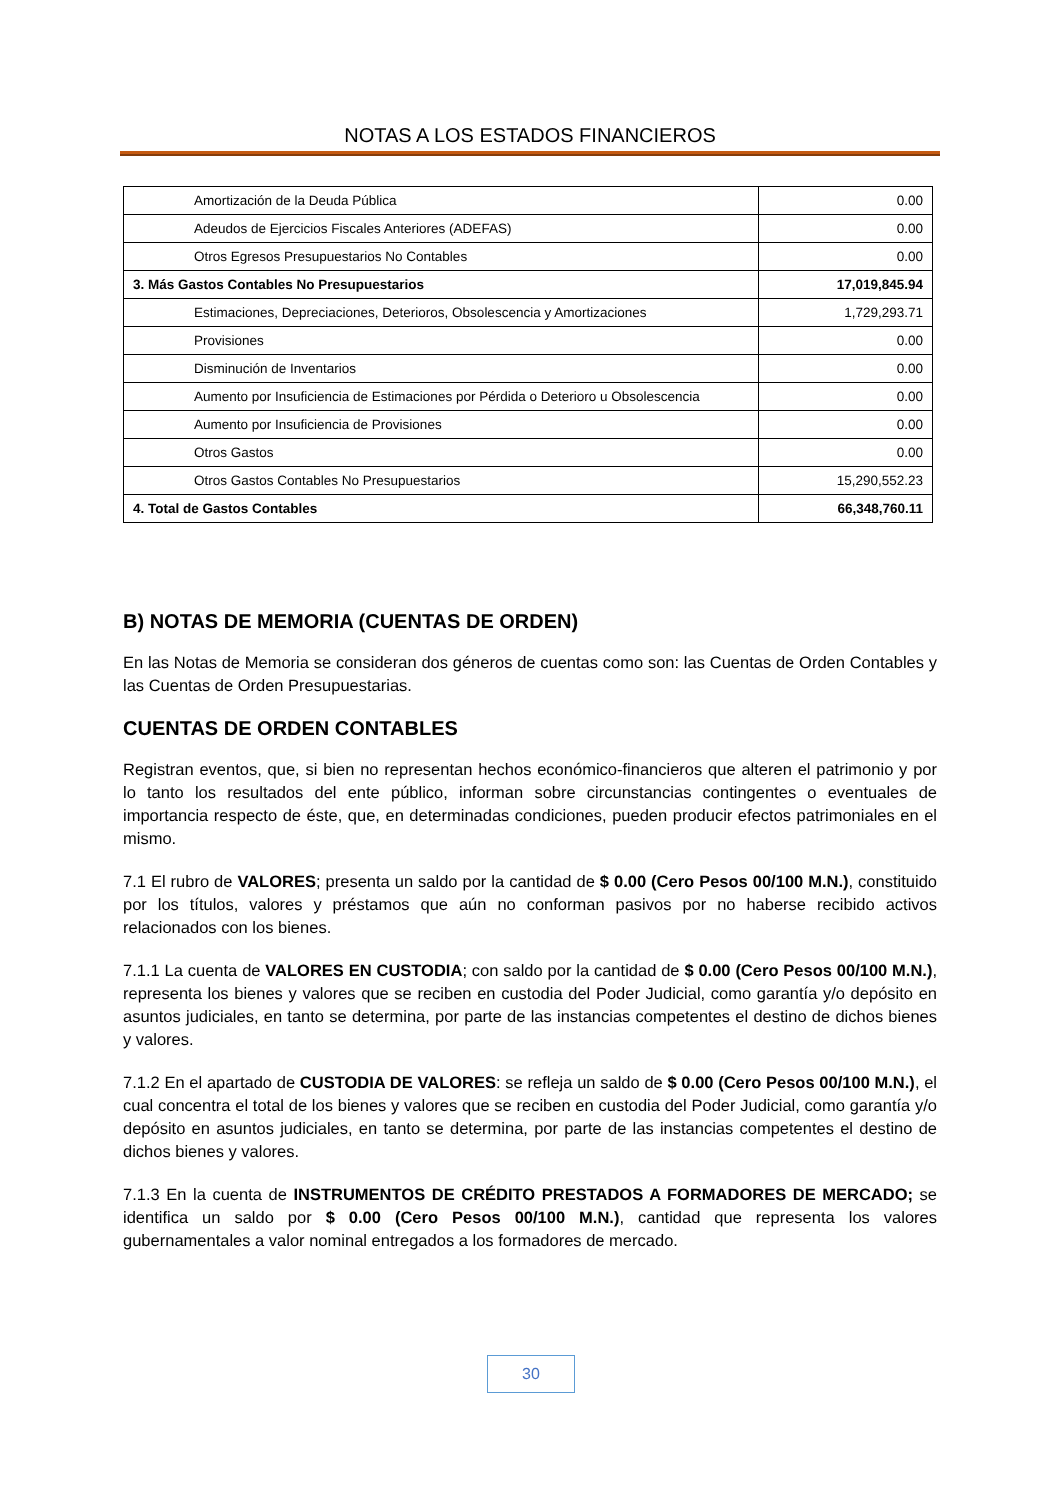NOTAS A LOS ESTADOS FINANCIEROS
| Amortización de la Deuda Pública | 0.00 |
| Adeudos de Ejercicios Fiscales Anteriores (ADEFAS) | 0.00 |
| Otros Egresos Presupuestarios No Contables | 0.00 |
| 3. Más Gastos Contables No Presupuestarios | 17,019,845.94 |
| Estimaciones, Depreciaciones, Deterioros, Obsolescencia y Amortizaciones | 1,729,293.71 |
| Provisiones | 0.00 |
| Disminución de Inventarios | 0.00 |
| Aumento por Insuficiencia de Estimaciones por Pérdida o Deterioro u Obsolescencia | 0.00 |
| Aumento por Insuficiencia de Provisiones | 0.00 |
| Otros Gastos | 0.00 |
| Otros Gastos Contables No Presupuestarios | 15,290,552.23 |
| 4. Total de Gastos Contables | 66,348,760.11 |
B) NOTAS DE MEMORIA (CUENTAS DE ORDEN)
En las Notas de Memoria se consideran dos géneros de cuentas como son: las Cuentas de Orden Contables y las Cuentas de Orden Presupuestarias.
CUENTAS DE ORDEN CONTABLES
Registran eventos, que, si bien no representan hechos económico-financieros que alteren el patrimonio y por lo tanto los resultados del ente público, informan sobre circunstancias contingentes o eventuales de importancia respecto de éste, que, en determinadas condiciones, pueden producir efectos patrimoniales en el mismo.
7.1 El rubro de VALORES; presenta un saldo por la cantidad de $ 0.00 (Cero Pesos 00/100 M.N.), constituido por los títulos, valores y préstamos que aún no conforman pasivos por no haberse recibido activos relacionados con los bienes.
7.1.1 La cuenta de VALORES EN CUSTODIA; con saldo por la cantidad de $ 0.00 (Cero Pesos 00/100 M.N.), representa los bienes y valores que se reciben en custodia del Poder Judicial, como garantía y/o depósito en asuntos judiciales, en tanto se determina, por parte de las instancias competentes el destino de dichos bienes y valores.
7.1.2 En el apartado de CUSTODIA DE VALORES: se refleja un saldo de $ 0.00 (Cero Pesos 00/100 M.N.), el cual concentra el total de los bienes y valores que se reciben en custodia del Poder Judicial, como garantía y/o depósito en asuntos judiciales, en tanto se determina, por parte de las instancias competentes el destino de dichos bienes y valores.
7.1.3 En la cuenta de INSTRUMENTOS DE CRÉDITO PRESTADOS A FORMADORES DE MERCADO; se identifica un saldo por $ 0.00 (Cero Pesos 00/100 M.N.), cantidad que representa los valores gubernamentales a valor nominal entregados a los formadores de mercado.
30